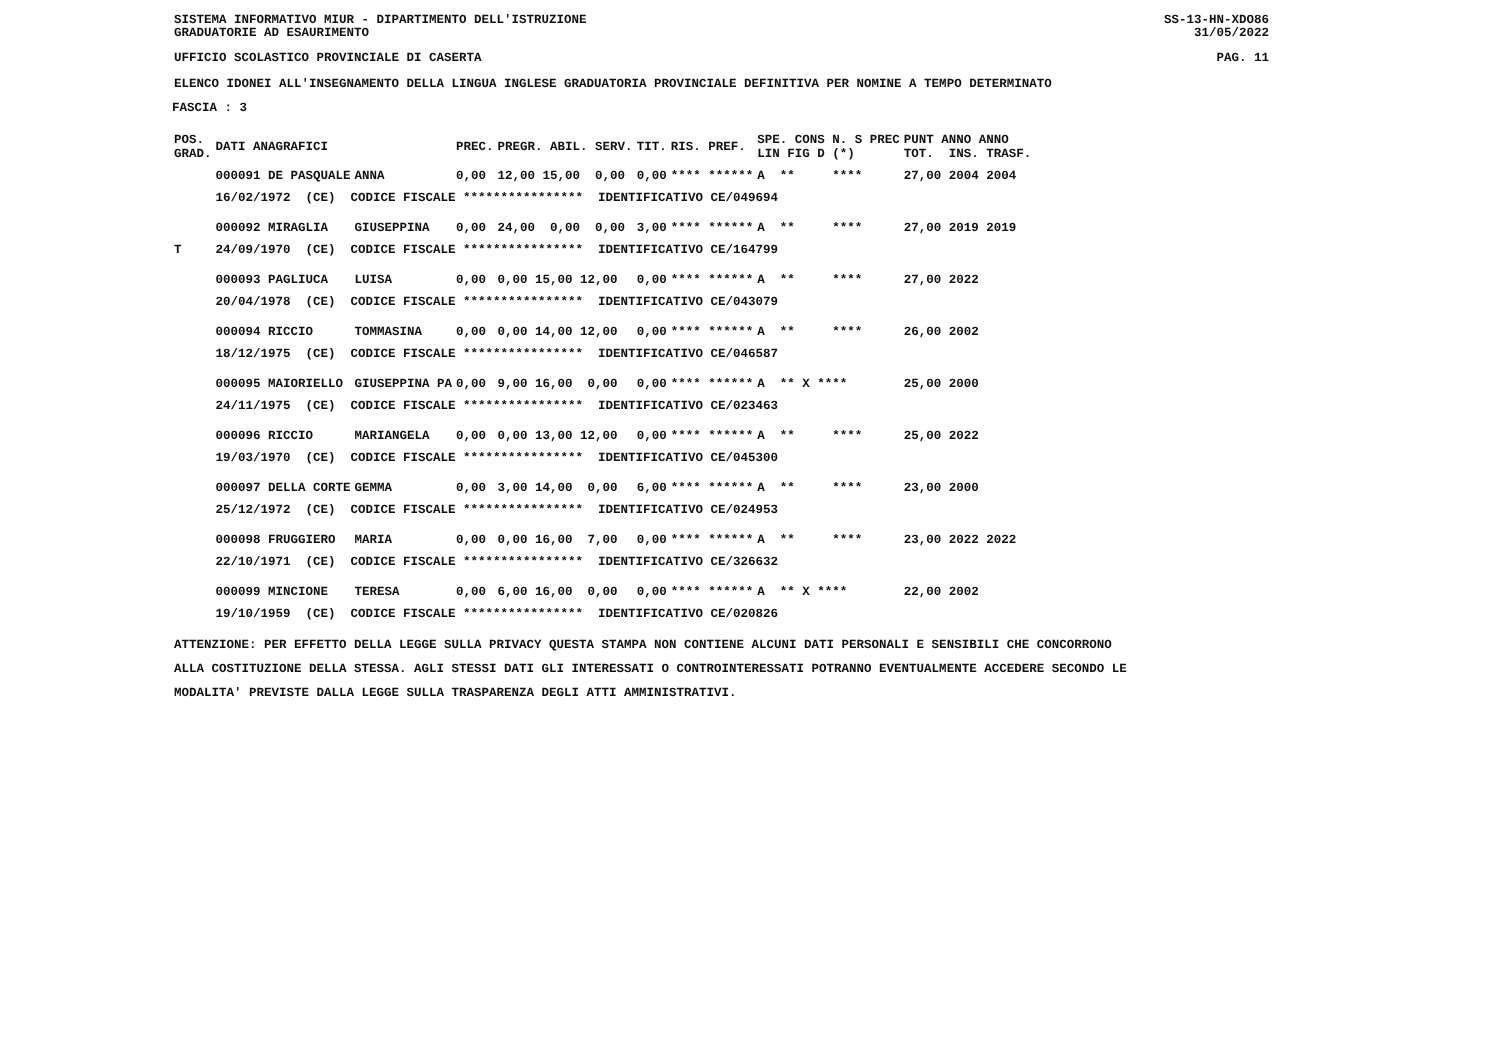SISTEMA INFORMATIVO MIUR - DIPARTIMENTO DELL'ISTRUZIONE
GRADUATORIE AD ESAURIMENTO SS-13-HN-XDO86
31/05/2022
UFFICIO SCOLASTICO PROVINCIALE DI CASERTA PAG. 11
ELENCO IDONEI ALL'INSEGNAMENTO DELLA LINGUA INGLESE GRADUATORIA PROVINCIALE DEFINITIVA PER NOMINE A TEMPO DETERMINATO
FASCIA : 3
| POS. GRAD. | DATI ANAGRAFICI | | PREC. | PREGR. ABIL. SERV. | TIT. | RIS. PREF. | SPE. CONS N. S PREC LIN FIG D (*) | PUNT ANNO ANNO TOT. INS. TRASF. |
| --- | --- | --- | --- | --- | --- | --- | --- | --- |
| | 000091 DE PASQUALE | ANNA | 0,00 | 12,00 15,00 0,00 | 0,00 | **** ****** | A ** **** | 27,00 2004 2004 |
| | 16/02/1972 (CE) CODICE FISCALE **************** IDENTIFICATIVO CE/049694 | | | | | | | |
| | 000092 MIRAGLIA | GIUSEPPINA | 0,00 | 24,00 0,00 0,00 | 3,00 | **** ****** | A ** **** | 27,00 2019 2019 |
| T | 24/09/1970 (CE) CODICE FISCALE **************** IDENTIFICATIVO CE/164799 | | | | | | | |
| | 000093 PAGLIUCA | LUISA | 0,00 | 0,00 15,00 12,00 | 0,00 | **** ****** | A ** **** | 27,00 2022 |
| | 20/04/1978 (CE) CODICE FISCALE **************** IDENTIFICATIVO CE/043079 | | | | | | | |
| | 000094 RICCIO | TOMMASINA | 0,00 | 0,00 14,00 12,00 | 0,00 | **** ****** | A ** **** | 26,00 2002 |
| | 18/12/1975 (CE) CODICE FISCALE **************** IDENTIFICATIVO CE/046587 | | | | | | | |
| | 000095 MAIORIELLO | GIUSEPPINA PA | 0,00 | 9,00 16,00 0,00 | 0,00 | **** ****** | A ** X **** | 25,00 2000 |
| | 24/11/1975 (CE) CODICE FISCALE **************** IDENTIFICATIVO CE/023463 | | | | | | | |
| | 000096 RICCIO | MARIANGELA | 0,00 | 0,00 13,00 12,00 | 0,00 | **** ****** | A ** **** | 25,00 2022 |
| | 19/03/1970 (CE) CODICE FISCALE **************** IDENTIFICATIVO CE/045300 | | | | | | | |
| | 000097 DELLA CORTE | GEMMA | 0,00 | 3,00 14,00 0,00 | 6,00 | **** ****** | A ** **** | 23,00 2000 |
| | 25/12/1972 (CE) CODICE FISCALE **************** IDENTIFICATIVO CE/024953 | | | | | | | |
| | 000098 FRUGGIERO | MARIA | 0,00 | 0,00 16,00 7,00 | 0,00 | **** ****** | A ** **** | 23,00 2022 2022 |
| | 22/10/1971 (CE) CODICE FISCALE **************** IDENTIFICATIVO CE/326632 | | | | | | | |
| | 000099 MINCIONE | TERESA | 0,00 | 6,00 16,00 0,00 | 0,00 | **** ****** | A ** X **** | 22,00 2002 |
| | 19/10/1959 (CE) CODICE FISCALE **************** IDENTIFICATIVO CE/020826 | | | | | | | |
ATTENZIONE: PER EFFETTO DELLA LEGGE SULLA PRIVACY QUESTA STAMPA NON CONTIENE ALCUNI DATI PERSONALI E SENSIBILI CHE CONCORRONO
ALLA COSTITUZIONE DELLA STESSA. AGLI STESSI DATI GLI INTERESSATI O CONTROINTERESSATI POTRANNO EVENTUALMENTE ACCEDERE SECONDO LE
MODALITA' PREVISTE DALLA LEGGE SULLA TRASPARENZA DEGLI ATTI AMMINISTRATIVI.